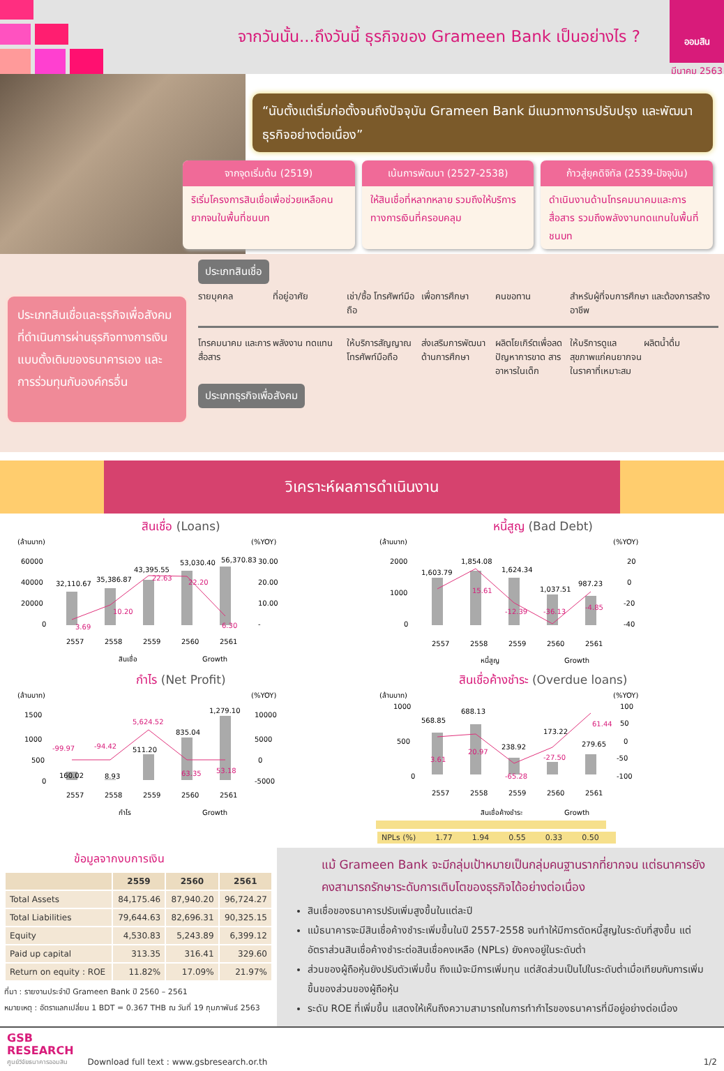จากวันนั้น...ถึงวันนี้ ธุรกิจของ Grameen Bank เป็นอย่างไร ?
ออมสิน
มีนาคม 2563
“นับตั้งแต่เริ่มก่อตั้งจนถึงปัจจุบัน Grameen Bank มีแนวทางการปรับปรุง และพัฒนาธุรกิจอย่างต่อเนื่อง”
จากจุดเริ่มต้น (2519)
ริเริ่มโครงการสินเชื่อเพื่อช่วยเหลือคนยากจนในพื้นที่ชนบท
เน้นการพัฒนา (2527-2538)
ให้สินเชื่อที่หลากหลาย รวมถึงให้บริการทางการเงินที่ครอบคลุม
ก้าวสู่ยุคดิจิทัล (2539-ปัจจุบัน)
ดำเนินงานด้านโทรคมนาคมและการสื่อสาร รวมถึงพลังงานทดแทนในพื้นที่ชนบท
ประเภทสินเชื่อและธุรกิจเพื่อสังคมที่ดำเนินการผ่านธุรกิจทางการเงินแบบดั้งเดิมของธนาคารเอง และการร่วมทุนกับองค์กรอื่น
ประเภทสินเชื่อ
รายบุคคล ที่อยู่อาศัย เช่า/ซื้อ โทรศัพท์มือถือ เพื่อการศึกษา คนขอทาน สำหรับผู้ที่จบการศึกษา และต้องการสร้างอาชีพ
โทรคมนาคม และการสื่อสาร พลังงาน ทดแทน ให้บริการสัญญาณ โทรศัพท์มือถือ ส่งเสริมการพัฒนา ด้านการศึกษา ผลิตโยเกิร์ตเพื่อลด ปัญหาการขาด สารอาหารในเด็ก
ให้บริการดูแล สุขภาพแก่คนยากจน ในราคาที่เหมาะสม
ผลิตน้ำดื่ม
ประเภทธุรกิจเพื่อสังคม
วิเคราะห์ผลการดำเนินงาน
สินเชื่อ (Loans)
(ล้านบาท)
(%YOY)
60000
40000
20000
0
30.00
20.00
10.00
-
32,110.67
35,386.87
43,395.55
53,030.40
56,370.83
3.69
10.20
22.63
22.20
6.30
2557
2558
2559
2560
2561
สินเชื่อ
Growth
หนี้สูญ (Bad Debt)
(ล้านบาท)
(%YOY)
2000
1000
0
20
0
-20
-40
1,603.79
1,854.08
1,624.34
1,037.51
987.23
15.61
-12.39
-36.13
-4.85
2557
2558
2559
2560
2561
หนี้สูญ
Growth
กำไร (Net Profit)
(ล้านบาท)
(%YOY)
1500
1000
500
0
10000
5000
0
-5000
-99.97
-94.42
5,624.52
63.35
53.18
160.02
8.93
511.20
835.04
1,279.10
2557
2558
2559
2560
2561
กำไร
Growth
สินเชื่อค้างชำระ (Overdue loans)
(ล้านบาท)
(%YOY)
1000
500
0
100
50
0
-50
-100
568.85
688.13
238.92
173.22
279.65
3.61
20.97
-65.28
-27.50
61.44
2557
2558
2559
2560
2561
สินเชื่อค้างชำระ
Growth
NPLs (%) 1.77 1.94 0.55 0.33 0.50
ข้อมูลจากงบการเงิน
| | 2559 | 2560 | 2561 |
| --- | --- | --- | --- |
| Total Assets | 84,175.46 | 87,940.20 | 96,724.27 |
| Total Liabilities | 79,644.63 | 82,696.31 | 90,325.15 |
| Equity | 4,530.83 | 5,243.89 | 6,399.12 |
| Paid up capital | 313.35 | 316.41 | 329.60 |
| Return on equity : ROE | 11.82% | 17.09% | 21.97% |
ที่มา : รายงานประจำปี Grameen Bank ปี 2560 – 2561
หมายเหตุ : อัตราแลกเปลี่ยน 1 BDT = 0.367 THB ณ วันที่ 19 กุมภาพันธ์ 2563
แม้ Grameen Bank จะมีกลุ่มเป้าหมายเป็นกลุ่มคนฐานรากที่ยากจน แต่ธนาคารยังคงสามารถรักษาระดับการเติบโตของธุรกิจได้อย่างต่อเนื่อง
สินเชื่อของธนาคารปรับเพิ่มสูงขึ้นในแต่ละปี
แม้ธนาคารจะมีสินเชื่อค้างชำระเพิ่มขึ้นในปี 2557-2558 จนทำให้มีการตัดหนี้สูญในระดับที่สูงขึ้น แต่อัตราส่วนสินเชื่อค้างชำระต่อสินเชื่อคงเหลือ (NPLs) ยังคงอยู่ในระดับต่ำ
ส่วนของผู้ถือหุ้นยังปรับตัวเพิ่มขึ้น ถึงแม้จะมีการเพิ่มทุน แต่สัดส่วนเป็นไปในระดับต่ำเมื่อเทียบกับการเพิ่มขึ้นของส่วนของผู้ถือหุ้น
ระดับ ROE ที่เพิ่มขึ้น แสดงให้เห็นถึงความสามารถในการทำกำไรของธนาคารที่มีอยู่อย่างต่อเนื่อง
GSB
RESEARCH
ศูนย์วิจัยธนาคารออมสิน
Download full text : www.gsbresearch.or.th
1/2